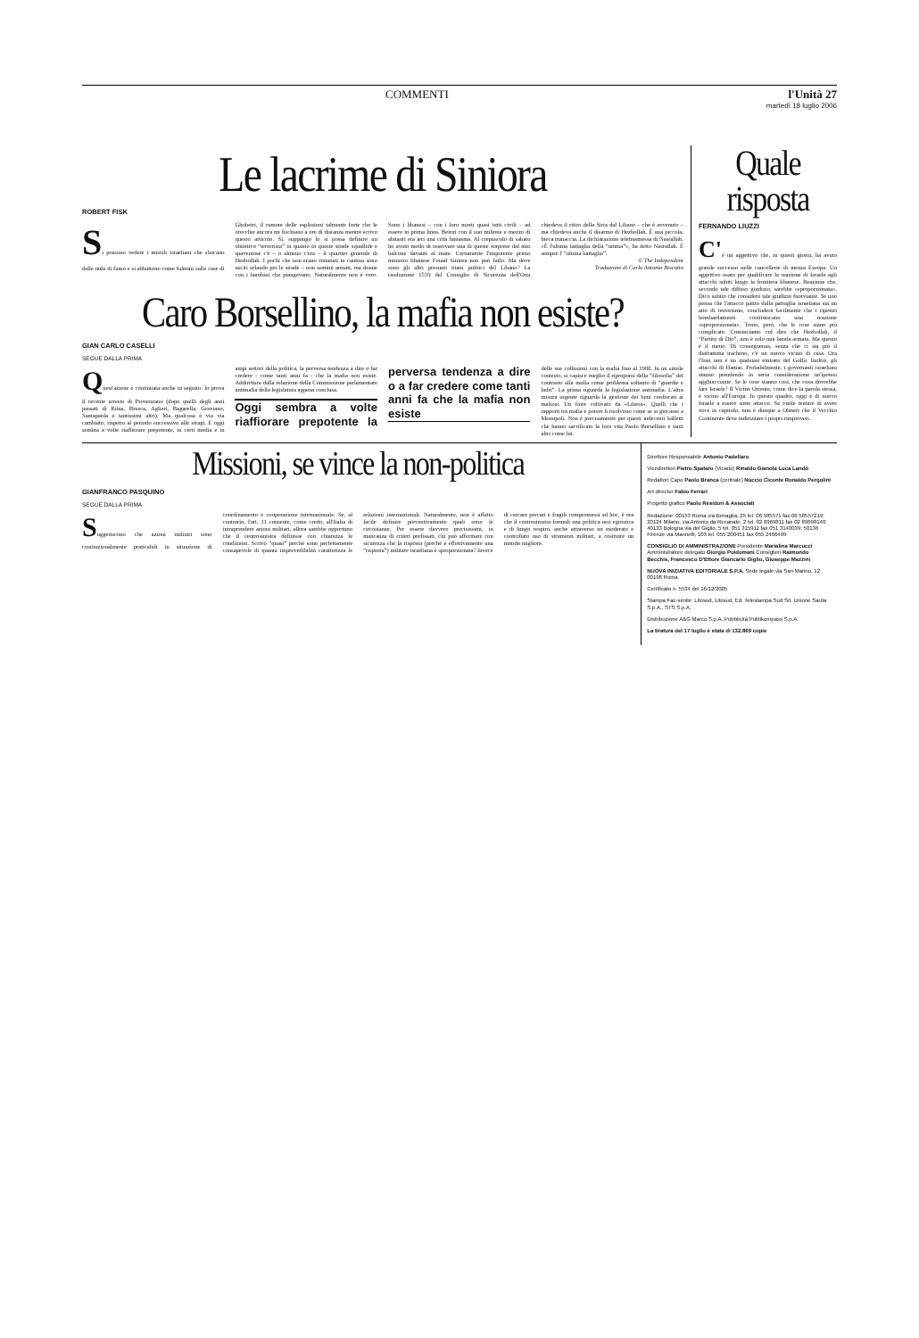COMMENTI l'Unità 27
martedì 18 luglio 2006
Le lacrime di Siniora
ROBERT FISK
Si possono vedere i missili israeliani che sbucano dalle nubi di fumo e si abbattono come fulmini sulle case di Ghobeiri, il rumore delle esplosioni talmente forte che le orecchie ancora mi fischiano a ore di distanza mentre scrivo questo articolo. Sì, suppongo lo si possa definire un obiettivo “terrorista” in quanto in queste strade squallide e spaventose c'è – o almeno c'era – il quartier generale di Hezbollah. I pochi che non erano rintanati in cantina sono usciti urlando per le strade – non uomini armati, ma donne con i bambini che piangevano. Naturalmente non è vero. Sono i libanesi – con i loro morti quasi tutti civili – ad essere in prima linea. Beirut con il suo milione e mezzo di abitanti era ieri una città fantasma. Al crepuscolo di sabato ho avuto modo di osservare una di queste sorprese dal mio balcone davanti al mare. Certamente l'impotente primo ministro libanese Fouad Siniora non può farlo. Ma dove sono gli altri presunti titani politici del Libano? La risoluzione 1559 del Consiglio di Sicurezza dell'Onu chiedeva il ritiro della Siria dal Libano – che è avvenuto – ma chiedeva anche il disarmo di Hezbollah. È una piccola, bieca minaccia. La dichiarazione teletrasmessa di Nasrallah. «È l'ultima battaglia della “umma”», ha detto Nasrallah. È sempre l' “ultima battaglia”.
© The Independent
Traduzione di Carlo Antonio Biscotto
Caro Borsellino, la mafia non esiste?
GIAN CARLO CASELLI
SEGUE DALLA PRIMA
Quest'azione è continuata anche in seguito: lo prova il recente arresto di Provenzano (dopo quelli degli anni passati di Riina, Brusca, Aglieri, Bagarella, Graviano, Santapaola e tantissimi altri). Ma qualcosa è via via cambiato, rispetto al periodo successivo alle stragi. E oggi sembra a volte riaffiorare prepotente, in certi media e in ampi settori della politica, la perversa tendenza a dire o far credere - come tanti anni fa - che la mafia non esiste. Addirittura dalla relazione della Commissione parlamentare antimafia della legislatura appena conclusa.
Oggi sembra a volte riaffiorare prepotente la perversa tendenza a dire o a far credere come tanti anni fa che la mafia non esiste
delle sue collusioni con la mafia fino al 1980. In un simile contesto, si capisce meglio il riproporsi della “filosofia” del contrasto alla mafia come problema soltanto di “guardie e ladri”. La prima riguarda la legislazione antimafia. L'altra misura urgente riguarda la gestione dei beni confiscati ai mafiosi. Un fiore coltivato da «Libera». Quelli che i rapporti tra mafia e potere li risolvono come se si giocasse a Monopoli. Non è precisamente per questi indecenti balletti che hanno sacrificato la loro vita Paolo Borsellino e tanti altri come lui.
Quale risposta
FERNANDO LIUZZI
C'è un aggettivo che, in questi giorni, ha avuto grande successo nelle cancellerie di mezza Europa. Un aggettivo usato per qualificare la reazione di Israele agli attacchi subiti lungo la frontiera libanese. Reazione che, secondo tale diffuso giudizio, sarebbe «sproporzionata». Dico subito che considero tale giudizio fuorviante. Se uno pensa che l'attacco patito dalla pattuglia israeliana sia un atto di terrorismo, concluderà facilmente che i ripetuti bombardamenti costituiscano una reazione «sproporzionata». Temo, però, che le cose siano più complicate. Cominciamo col dire che Hezbollah, il “Partito di Dio”, non è solo una banda armata. Ma questo è il meno. Di conseguenza, senza che ci sia più il diaframma iracheno, c'è un nuovo vicino di casa. Ora l'Iran non è un qualsiasi emirato del Golfo. Inoltre, gli attacchi di Hamas. Probabilmente, i governanti israeliani stanno prendendo in seria considerazione un'ipotesi agghiacciante. Se le cose stanno così, che cosa dovrebbe fare Israele? Il Vicino Oriente, come dice la parola stessa, è vicino all'Europa. In questo quadro, oggi è di nuovo Israele a essere sotto attacco. Se vuole tentare di avere voce in capitolo, non è dunque a Olmert che il Vecchio Continente deve indirizzare i propri rimproveri.
Missioni, se vince la non-politica
GIANFRANCO PASQUINO
SEGUE DALLA PRIMA
Suggeriscono che azioni militari sono costituzionalmente praticabili in situazione di coordinamento e cooperazione internazionale. Se, al contrario, l'art. 11 consente, come credo, all'Italia di intraprendere azioni militari, allora sarebbe opportuno che il centrosinistra definisse con chiarezza le condizioni. Scrivo “quasi” perché sono perfettamente consapevole di quanta imprevedibilità caratterizza le relazioni internazionali. Naturalmente, non è affatto facile definire preventivamente quali sono le circostanze. Per essere davvero precisissimi, in mancanza di criteri prefissati, chi può affermare con sicurezza che la risposta (perché è effettivamente una “risposta”) militare israeliana è sproporzionata? Invece di cercare precari e fragili compromessi ad hoc, è ora che il centrosinistra formuli una politica non egoistica e di lungo respiro, anche attraverso un moderato e controllato uso di strumenti militari, a costruire un mondo migliore.
Direttore Responsabile Antonio Padellaro
Vicedirettori Pietro Spataro (Vicario) Rinaldo Gianola Luca Landò
Redattori Capo Paolo Branca (centrale) Nuccio Ciconte Ronaldo Pergolini
Art director Fabio Ferrari
Progetto grafico Paolo Residori & Associati
Redazione: 00153 Roma via Benaglia, 25 tel. 06 585571 fax 06 58557219; 20124 Milano, via Antonio da Recanate, 2 tel. 02 8969811 fax 02 89698140; 40133 Bologna via del Giglio, 5 tel. 051 315911 fax 051 3140039; 50136 Firenze via Mannelli, 103 tel. 055 200451 fax 055 2466499
CONSIGLIO DI AMMINISTRAZIONE Presidente Marialina Marcucci Amministratore delegato Giorgio Poidomani Consiglieri Raimondo Becchis, Francesco D'Ettore Giancarlo Giglio, Giuseppe Mazzini
NUOVA INIZIATIVA EDITORIALE S.P.A. Sede legale via San Marino, 12 00198 Roma
Certificato n. 5534 del 16/12/2005
Stampa Fac-simile: Litosud, Litosud, Ed. Telestampa Sud Srl, Unione Sarda S.p.A., STS S.p.A.
Distribuzione A&G Marco S.p.A. Pubblicità Publikompass S.p.A.
La tiratura del 17 luglio è stata di 132.869 copie